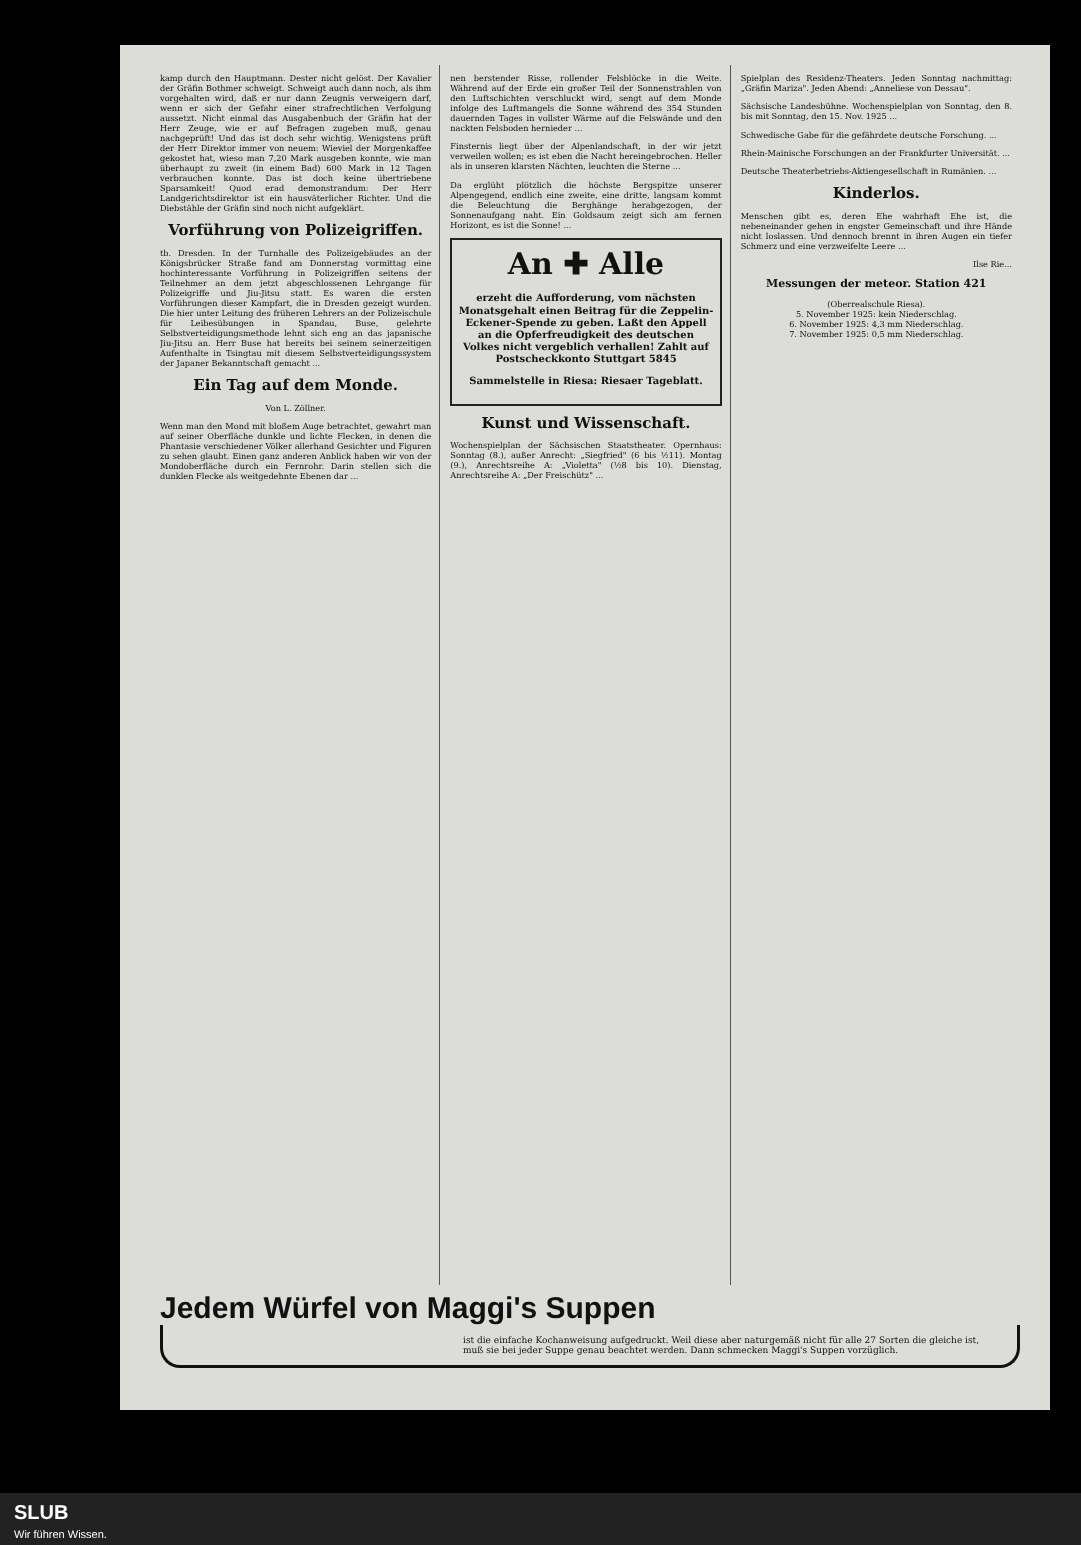kamp durch den Hauptmann. Dester nicht gelöst. Der Kavalier der Gräfin Bothmer schweigt. Schweigt auch dann noch, als ihm vorgehalten wird, daß er nur dann Zeugnis verweigern darf, wenn er sich der Gefahr einer strafrechtlichen Verfolgung aussetzt. Nicht einmal das Ausgabenbuch der Gräfin hat der Herr Zeuge, wie er auf Befragen zugeben muß, genau nachgeprüft! Und das ist doch sehr wichtig. Wenigstens prüft der Herr Direktor immer von neuem: Wieviel der Morgenkaffee gekostet hat, wieso man 7,20 Mark ausgeben konnte, wie man überhaupt zu zweit (in einem Bad) 600 Mark in 12 Tagen verbrauchen konnte. Das ist doch keine übertriebene Sparsamkeit! Quod erad demonstrandum: Der Herr Landgerichtsdirektor ist ein hausväterlicher Richter. Und die Diebstähle der Gräfin sind noch nicht aufgeklärt.
Vorführung von Polizeigriffen.
tb. Dresden. In der Turnhalle des Polizeigebäudes an der Königsbrücker Straße fand am Donnerstag vormittag eine hochinteressante Vorführung in Polizeigriffen seitens der Teilnehmer an dem jetzt abgeschlossenen Lehrgange für Polizeigriffe und Jiu-Jitsu statt. Es waren die ersten Vorführungen dieser Kampfart, die in Dresden gezeigt wurden. Die hier unter Leitung des früheren Lehrers an der Polizeischule für Leibesübungen in Spandau, Buse, gelehrte Selbstverteidigungsmethode lehnt sich eng an das japanische Jiu-Jitsu an. Herr Buse hat bereits bei seinem seinerzeitigen Aufenthalte in Tsingtau mit diesem Selbstverteidigungssystem der Japaner Bekanntschaft gemacht ...
Ein Tag auf dem Monde.
Von L. Zöllner.
Wenn man den Mond mit bloßem Auge betrachtet, gewahrt man auf seiner Oberfläche dunkle und lichte Flecken, in denen die Phantasie verschiedener Völker allerhand Gesichter und Figuren zu sehen glaubt. Einen ganz anderen Anblick haben wir von der Mondoberfläche durch ein Fernrohr. Darin stellen sich die dunklen Flecke als weitgedehnte Ebenen dar ...
nen berstender Risse, rollender Felsblöcke in die Weite. Während auf der Erde ein großer Teil der Sonnenstrahlen von den Luftschichten verschluckt wird, sengt auf dem Monde infolge des Luftmangels die Sonne während des 354 Stunden dauernden Tages in vollster Wärme auf die Felswände und den nackten Felsboden hernieder ...
Finsternis liegt über der Alpenlandschaft, in der wir jetzt verweilen wollen; es ist eben die Nacht hereingebrochen. Heller als in unseren klarsten Nächten, leuchten die Sterne ...
Da erglüht plötzlich die höchste Bergspitze unserer Alpengegend, endlich eine zweite, eine dritte, langsam kommt die Beleuchtung die Berghänge herabgezogen, der Sonnenaufgang naht. Ein Goldsaum zeigt sich am fernen Horizont, es ist die Sonne! ...
An ✚ Alle
erzeht die Aufforderung, vom nächsten Monatsgehalt einen Beitrag für die Zeppelin-Eckener-Spende zu geben. Laßt den Appell an die Opferfreudigkeit des deutschen Volkes nicht vergeblich verhallen! Zahlt auf Postscheckkonto Stuttgart 5845
Sammelstelle in Riesa: Riesaer Tageblatt.
Kunst und Wissenschaft.
Wochenspielplan der Sächsischen Staatstheater. Opernhaus: Sonntag (8.), außer Anrecht: „Siegfried" (6 bis ½11). Montag (9.), Anrechtsreihe A: „Violetta" (½8 bis 10). Dienstag, Anrechtsreihe A: „Der Freischütz" ...
Spielplan des Residenz-Theaters. Jeden Sonntag nachmittag: „Gräfin Mariza". Jeden Abend: „Anneliese von Dessau".
Sächsische Landesbühne. Wochenspielplan von Sonntag, den 8. bis mit Sonntag, den 15. Nov. 1925 ...
Schwedische Gabe für die gefährdete deutsche Forschung. ...
Rhein-Mainische Forschungen an der Frankfurter Universität. ...
Deutsche Theaterbetriebs-Aktiengesellschaft in Rumänien. ...
Kinderlos.
Menschen gibt es, deren Ehe wahrhaft Ehe ist, die nebeneinander gehen in engster Gemeinschaft und ihre Hände nicht loslassen. Und dennoch brennt in ihren Augen ein tiefer Schmerz und eine verzweifelte Leere ...
Ilse Rie...
Messungen der meteor. Station 421
(Oberrealschule Riesa).
5. November 1925: kein Niederschlag.
6. November 1925: 4,3 mm Niederschlag.
7. November 1925: 0,5 mm Niederschlag.
Jedem Würfel von Maggi's Suppen
ist die einfache Kochanweisung aufgedruckt. Weil diese aber naturgemäß nicht für alle 27 Sorten die gleiche ist, muß sie bei jeder Suppe genau beachtet werden. Dann schmecken Maggi's Suppen vorzüglich.
SLUB
Wir führen Wissen.